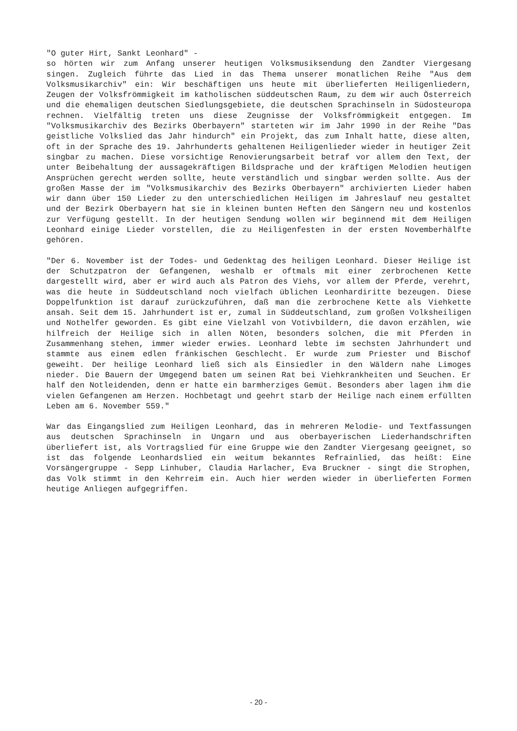"O guter Hirt, Sankt Leonhard" -
so hörten wir zum Anfang unserer heutigen Volksmusiksendung den Zandter Viergesang singen. Zugleich führte das Lied in das Thema unserer monatlichen Reihe "Aus dem Volksmusikarchiv" ein: Wir beschäftigen uns heute mit überlieferten Heiligenliedern, Zeugen der Volksfrömmigkeit im katholischen süddeutschen Raum, zu dem wir auch Österreich und die ehemaligen deutschen Siedlungsgebiete, die deutschen Sprachinseln in Südosteuropa rechnen. Vielfältig treten uns diese Zeugnisse der Volksfrömmigkeit entgegen. Im "Volksmusikarchiv des Bezirks Oberbayern" starteten wir im Jahr 1990 in der Reihe "Das geistliche Volkslied das Jahr hindurch" ein Projekt, das zum Inhalt hatte, diese alten, oft in der Sprache des 19. Jahrhunderts gehaltenen Heiligenlieder wieder in heutiger Zeit singbar zu machen. Diese vorsichtige Renovierungsarbeit betraf vor allem den Text, der unter Beibehaltung der aussagekräftigen Bildsprache und der kräftigen Melodien heutigen Ansprüchen gerecht werden sollte, heute verständlich und singbar werden sollte. Aus der großen Masse der im "Volksmusikarchiv des Bezirks Oberbayern" archivierten Lieder haben wir dann über 150 Lieder zu den unterschiedlichen Heiligen im Jahreslauf neu gestaltet und der Bezirk Oberbayern hat sie in kleinen bunten Heften den Sängern neu und kostenlos zur Verfügung gestellt. In der heutigen Sendung wollen wir beginnend mit dem Heiligen Leonhard einige Lieder vorstellen, die zu Heiligenfesten in der ersten Novemberhälfte gehören.
"Der 6. November ist der Todes- und Gedenktag des heiligen Leonhard. Dieser Heilige ist der Schutzpatron der Gefangenen, weshalb er oftmals mit einer zerbrochenen Kette dargestellt wird, aber er wird auch als Patron des Viehs, vor allem der Pferde, verehrt, was die heute in Süddeutschland noch vielfach üblichen Leonhardiritte bezeugen. Diese Doppelfunktion ist darauf zurückzuführen, daß man die zerbrochene Kette als Viehkette ansah. Seit dem 15. Jahrhundert ist er, zumal in Süddeutschland, zum großen Volksheiligen und Nothelfer geworden. Es gibt eine Vielzahl von Votivbildern, die davon erzählen, wie hilfreich der Heilige sich in allen Nöten, besonders solchen, die mit Pferden in Zusammenhang stehen, immer wieder erwies. Leonhard lebte im sechsten Jahrhundert und stammte aus einem edlen fränkischen Geschlecht. Er wurde zum Priester und Bischof geweiht. Der heilige Leonhard ließ sich als Einsiedler in den Wäldern nahe Limoges nieder. Die Bauern der Umgegend baten um seinen Rat bei Viehkrankheiten und Seuchen. Er half den Notleidenden, denn er hatte ein barmherziges Gemüt. Besonders aber lagen ihm die vielen Gefangenen am Herzen. Hochbetagt und geehrt starb der Heilige nach einem erfüllten Leben am 6. November 559."
War das Eingangslied zum Heiligen Leonhard, das in mehreren Melodie- und Textfassungen aus deutschen Sprachinseln in Ungarn und aus oberbayerischen Liederhandschriften überliefert ist, als Vortragslied für eine Gruppe wie den Zandter Viergesang geeignet, so ist das folgende Leonhardslied ein weitum bekanntes Refrainlied, das heißt: Eine Vorsängergruppe - Sepp Linhuber, Claudia Harlacher, Eva Bruckner - singt die Strophen, das Volk stimmt in den Kehrreim ein. Auch hier werden wieder in überlieferten Formen heutige Anliegen aufgegriffen.
- 20 -